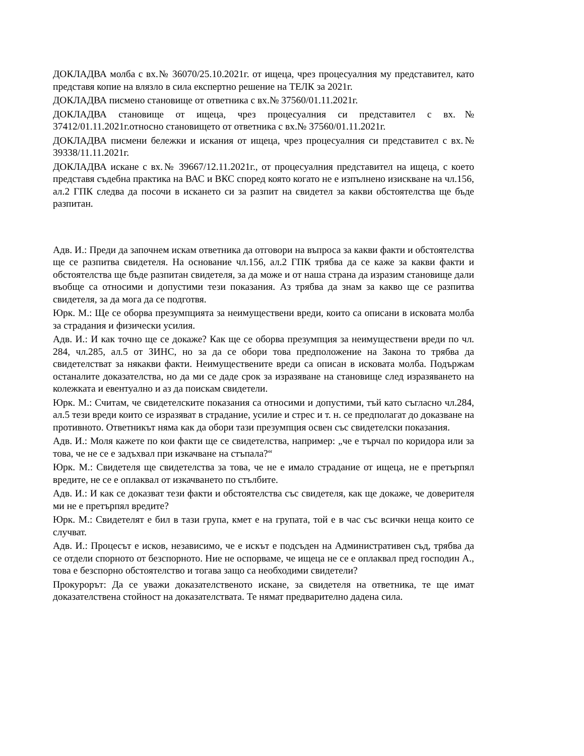ДОКЛАДВА молба с вх.№ 36070/25.10.2021г. от ищеца, чрез процесуалния му представител, като представя копие на влязло в сила експертно решение на ТЕЛК за 2021г.
ДОКЛАДВА писмено становище от ответника с вх.№ 37560/01.11.2021г.
ДОКЛАДВА становище от ищеца, чрез процесуалния си представител с вх.№ 37412/01.11.2021г.относно становището от ответника с вх.№ 37560/01.11.2021г.
ДОКЛАДВА писмени бележки и искания от ищеца, чрез процесуалния си представител с вх.№ 39338/11.11.2021г.
ДОКЛАДВА искане с вх.№ 39667/12.11.2021г., от процесуалния представител на ищеца, с което представя съдебна практика на ВАС и ВКС според която когато не е изпълнено изискване на чл.156, ал.2 ГПК следва да посочи в искането си за разпит на свидетел за какви обстоятелства ще бъде разпитан.
Адв. И.: Преди да започнем искам ответника да отговори на въпроса за какви факти и обстоятелства ще се разпитва свидетеля. На основание чл.156, ал.2 ГПК трябва да се каже за какви факти и обстоятелства ще бъде разпитан свидетеля, за да може и от наша страна да изразим становище дали въобще са относими и допустими тези показания. Аз трябва да знам за какво ще се разпитва свидетеля, за да мога да се подготвя.
Юрк. М.: Ще се оборва презумпцията за неимуществени вреди, които са описани в исковата молба за страдания и физически усилия.
Адв. И.: И как точно ще се докаже? Как ще се оборва презумпция за неимуществени вреди по чл. 284, чл.285, ал.5 от ЗИНС, но за да се обори това предположение на Закона то трябва да свидетелстват за някакви факти. Неимуществените вреди са описан в исковата молба. Подържам останалите доказателства, но да ми се даде срок за изразяване на становище след изразяването на колежката и евентуално и аз да поискам свидетели.
Юрк. М.: Считам, че свидетелските показания са относими и допустими, тъй като съгласно чл.284, ал.5 тези вреди които се изразяват в страдание, усилие и стрес и т. н. се предполагат до доказване на противното. Ответникът няма как да обори тази презумпция освен със свидетелски показания.
Адв. И.: Моля кажете по кои факти ще се свидетелства, например: „че е търчал по коридора или за това, че не се е задъхвал при изкачване на стъпала?“
Юрк. М.: Свидетеля ще свидетелства за това, че не е имало страдание от ищеца, не е претърпял вредите, не се е оплаквал от изкачването по стълбите.
Адв. И.: И как се доказват тези факти и обстоятелства със свидетеля, как ще докаже, че доверителя ми не е претърпял вредите?
Юрк. М.: Свидетелят е бил в тази група, кмет е на групата, той е в час със всички неща които се случват.
Адв. И.: Процесът е исков, независимо, че е искът е подсъден на Административен съд, трябва да се отдели спорното от безспорното. Ние не оспорваме, че ищеца не се е оплаквал пред господин А., това е безспорно обстоятелство и тогава защо са необходими свидетели?
Прокурорът: Да се уважи доказателственото искане, за свидетеля на ответника, те ще имат доказателствена стойност на доказателствата. Те нямат предварително дадена сила.